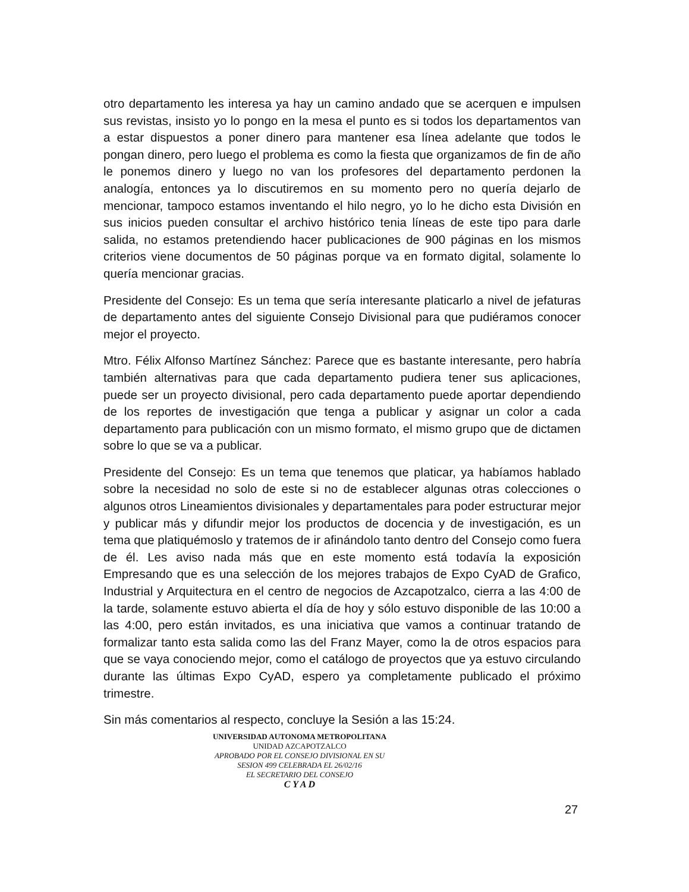otro departamento les interesa ya hay un camino andado que se acerquen e impulsen sus revistas, insisto yo lo pongo en la mesa el punto es si todos los departamentos van a estar dispuestos a poner dinero para mantener esa línea adelante que todos le pongan dinero, pero luego el problema es como la fiesta que organizamos de fin de año le ponemos dinero y luego no van los profesores del departamento perdonen la analogía, entonces ya lo discutiremos en su momento pero no quería dejarlo de mencionar, tampoco estamos inventando el hilo negro, yo lo he dicho esta División en sus inicios pueden consultar el archivo histórico tenia líneas de este tipo para darle salida, no estamos pretendiendo hacer publicaciones de 900 páginas en los mismos criterios viene documentos de 50 páginas porque va en formato digital, solamente lo quería mencionar gracias.
Presidente del Consejo: Es un tema que sería interesante platicarlo a nivel de jefaturas de departamento antes del siguiente Consejo Divisional para que pudiéramos conocer mejor el proyecto.
Mtro. Félix Alfonso Martínez Sánchez: Parece que es bastante interesante, pero habría también alternativas para que cada departamento pudiera tener sus aplicaciones, puede ser un proyecto divisional, pero cada departamento puede aportar dependiendo de los reportes de investigación que tenga a publicar y asignar un color a cada departamento para publicación con un mismo formato, el mismo grupo que de dictamen sobre lo que se va a publicar.
Presidente del Consejo: Es un tema que tenemos que platicar, ya habíamos hablado sobre la necesidad no solo de este si no de establecer algunas otras colecciones o algunos otros Lineamientos divisionales y departamentales para poder estructurar mejor y publicar más y difundir mejor los productos de docencia y de investigación, es un tema que platiquémoslo y tratemos de ir afinándolo tanto dentro del Consejo como fuera de él. Les aviso nada más que en este momento está todavía la exposición Empresando que es una selección de los mejores trabajos de Expo CyAD de Grafico, Industrial y Arquitectura en el centro de negocios de Azcapotzalco, cierra a las 4:00 de la tarde, solamente estuvo abierta el día de hoy y sólo estuvo disponible de las 10:00 a las 4:00, pero están invitados, es una iniciativa que vamos a continuar tratando de formalizar tanto esta salida como las del Franz Mayer, como la de otros espacios para que se vaya conociendo mejor, como el catálogo de proyectos que ya estuvo circulando durante las últimas Expo CyAD, espero ya completamente publicado el próximo trimestre.
Sin más comentarios al respecto, concluye la Sesión a las 15:24.
UNIVERSIDAD AUTONOMA METROPOLITANA
UNIDAD AZCAPOTZALCO
APROBADO POR EL CONSEJO DIVISIONAL EN SU
SESION 499 CELEBRADA EL 26/02/16
EL SECRETARIO DEL CONSEJO
C Y A D
27